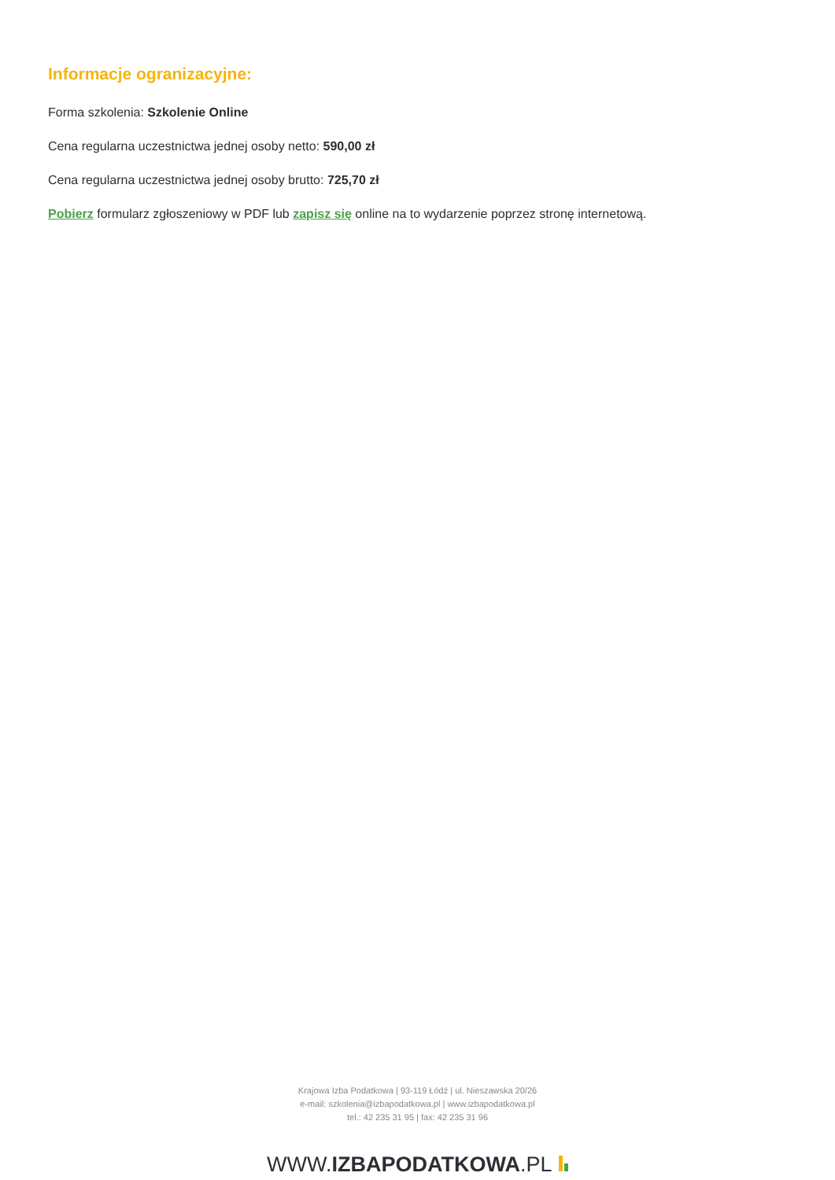Informacje ogranizacyjne:
Forma szkolenia: Szkolenie Online
Cena regularna uczestnictwa jednej osoby netto: 590,00 zł
Cena regularna uczestnictwa jednej osoby brutto: 725,70 zł
Pobierz formularz zgłoszeniowy w PDF lub zapisz się online na to wydarzenie poprzez stronę internetową.
Krajowa Izba Podatkowa | 93-119 Łódź | ul. Nieszawska 20/26
e-mail: szkolenia@izbapodatkowa.pl | www.izbapodatkowa.pl
tel.: 42 235 31 95 | fax: 42 235 31 96
WWW.IZBAPODATKOWA.PL